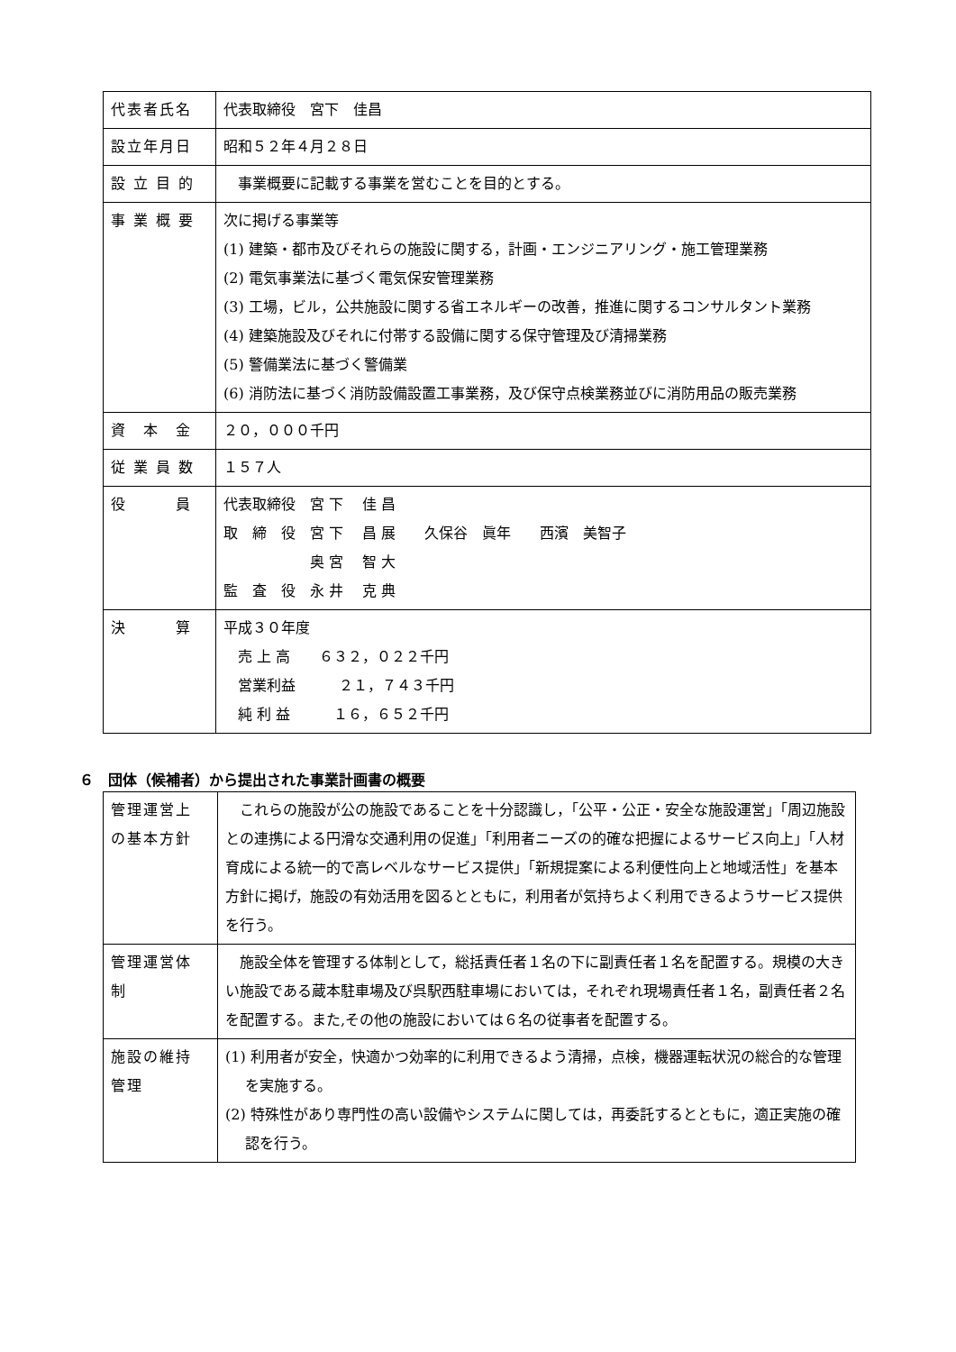| 代表者氏名 | 代表取締役 宮下 佳昌 |
| 設立年月日 | 昭和５２年４月２８日 |
| 設 立 目 的 | 事業概要に記載する事業を営むことを目的とする。 |
| 事 業 概 要 | 次に掲げる事業等 (1) 建築・都市及びそれらの施設に関する，計画・エンジニアリング・施工管理業務 (2) 電気事業法に基づく電気保安管理業務 (3) 工場，ビル，公共施設に関する省エネルギーの改善，推進に関するコンサルタント業務 (4) 建築施設及びそれに付帯する設備に関する保守管理及び清掃業務 (5) 警備業法に基づく警備業 (6) 消防法に基づく消防設備設置工事業務，及び保守点検業務並びに消防用品の販売業務 |
| 資 本 金 | ２０，０００千円 |
| 従 業 員 数 | １５７人 |
| 役 員 | 代表取締役 宮 下 佳 昌 取 締 役 宮 下 昌 展 久保谷 眞年 西濱 美智子 奥 宮 智 大 監 査 役 永 井 克 典 |
| 決 算 | 平成３０年度 売 上 高 ６３２，０２２千円 営業利益 ２１，７４３千円 純 利 益 １６，６５２千円 |
６　団体（候補者）から提出された事業計画書の概要
| 管理運営上 の基本方針 | これらの施設が公の施設であることを十分認識し，「公平・公正・安全な施設運営」「周辺施設との連携による円滑な交通利用の促進」「利用者ニーズの的確な把握によるサービス向上」「人材育成による統一的で高レベルなサービス提供」「新規提案による利便性向上と地域活性」を基本方針に掲げ，施設の有効活用を図るとともに，利用者が気持ちよく利用できるようサービス提供を行う。 |
| 管理運営体 制 | 施設全体を管理する体制として，総括責任者１名の下に副責任者１名を配置する。規模の大きい施設である蔵本駐車場及び呉駅西駐車場においては，それぞれ現場責任者１名，副責任者２名を配置する。また,その他の施設においては６名の従事者を配置する。 |
| 施設の維持 管理 | (1) 利用者が安全，快適かつ効率的に利用できるよう清掃，点検，機器運転状況の総合的な管理を実施する。 (2) 特殊性があり専門性の高い設備やシステムに関しては，再委託するとともに，適正実施の確認を行う。 |